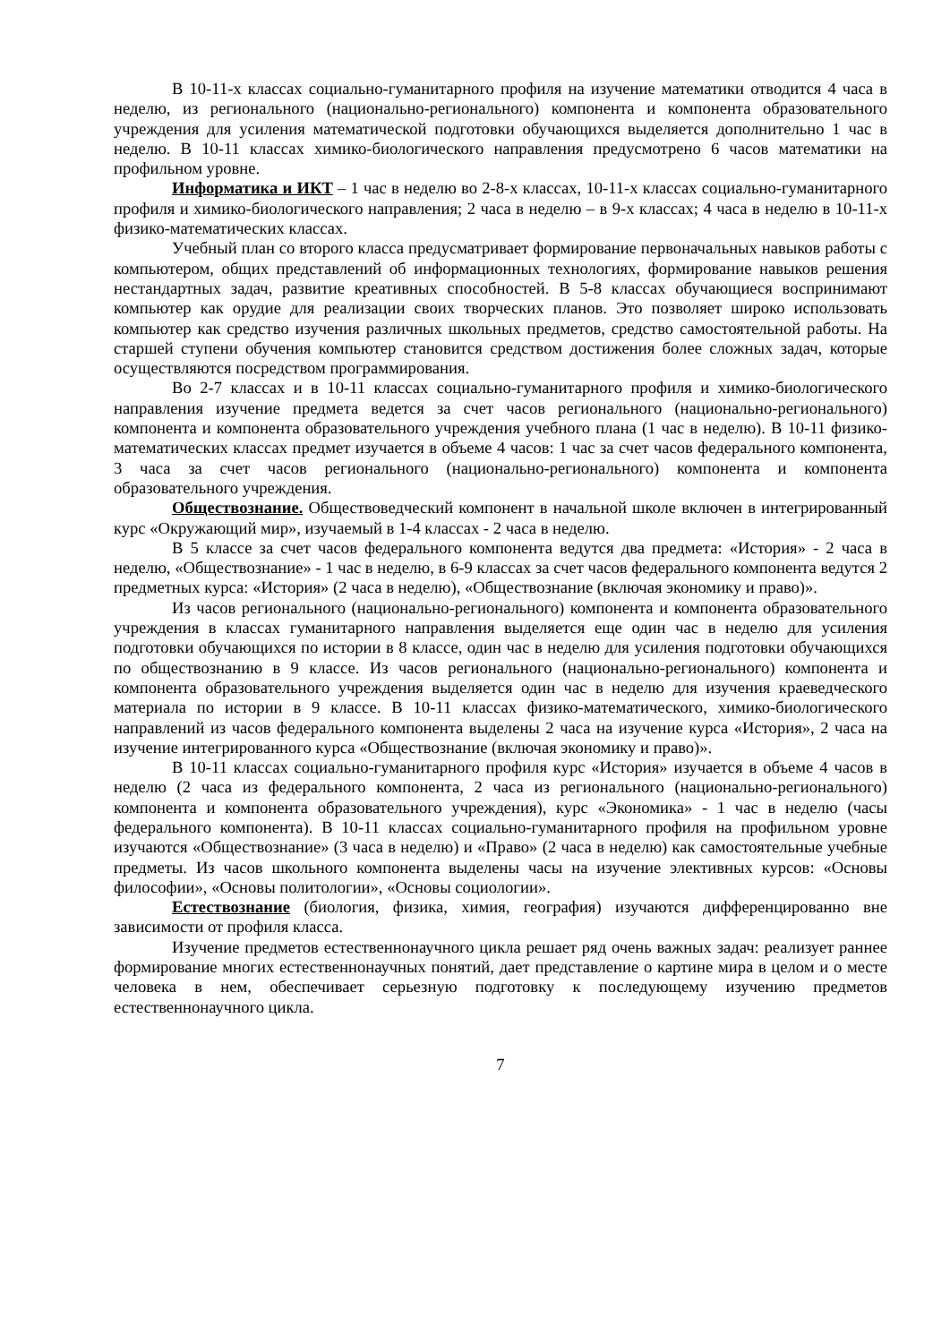В 10-11-х классах социально-гуманитарного профиля на изучение математики отводится 4 часа в неделю, из регионального (национально-регионального) компонента и компонента образовательного учреждения для усиления математической подготовки обучающихся выделяется дополнительно 1 час в неделю. В 10-11 классах химико-биологического направления предусмотрено 6 часов математики на профильном уровне.
Информатика и ИКТ – 1 час в неделю во 2-8-х классах, 10-11-х классах социально-гуманитарного профиля и химико-биологического направления; 2 часа в неделю – в 9-х классах; 4 часа в неделю в 10-11-х физико-математических классах.
Учебный план со второго класса предусматривает формирование первоначальных навыков работы с компьютером, общих представлений об информационных технологиях, формирование навыков решения нестандартных задач, развитие креативных способностей. В 5-8 классах обучающиеся воспринимают компьютер как орудие для реализации своих творческих планов. Это позволяет широко использовать компьютер как средство изучения различных школьных предметов, средство самостоятельной работы. На старшей ступени обучения компьютер становится средством достижения более сложных задач, которые осуществляются посредством программирования.
Во 2-7 классах и в 10-11 классах социально-гуманитарного профиля и химико-биологического направления изучение предмета ведется за счет часов регионального (национально-регионального) компонента и компонента образовательного учреждения учебного плана (1 час в неделю). В 10-11 физико-математических классах предмет изучается в объеме 4 часов: 1 час за счет часов федерального компонента, 3 часа за счет часов регионального (национально-регионального) компонента и компонента образовательного учреждения.
Обществознание. Обществоведческий компонент в начальной школе включен в интегрированный курс «Окружающий мир», изучаемый в 1-4 классах - 2 часа в неделю.
В 5 классе за счет часов федерального компонента ведутся два предмета: «История» - 2 часа в неделю, «Обществознание» - 1 час в неделю, в 6-9 классах за счет часов федерального компонента ведутся 2 предметных курса: «История» (2 часа в неделю), «Обществознание (включая экономику и право)».
Из часов регионального (национально-регионального) компонента и компонента образовательного учреждения в классах гуманитарного направления выделяется еще один час в неделю для усиления подготовки обучающихся по истории в 8 классе, один час в неделю для усиления подготовки обучающихся по обществознанию в 9 классе. Из часов регионального (национально-регионального) компонента и компонента образовательного учреждения выделяется один час в неделю для изучения краеведческого материала по истории в 9 классе. В 10-11 классах физико-математического, химико-биологического направлений из часов федерального компонента выделены 2 часа на изучение курса «История», 2 часа на изучение интегрированного курса «Обществознание (включая экономику и право)».
В 10-11 классах социально-гуманитарного профиля курс «История» изучается в объеме 4 часов в неделю (2 часа из федерального компонента, 2 часа из регионального (национально-регионального) компонента и компонента образовательного учреждения), курс «Экономика» - 1 час в неделю (часы федерального компонента). В 10-11 классах социально-гуманитарного профиля на профильном уровне изучаются «Обществознание» (3 часа в неделю) и «Право» (2 часа в неделю) как самостоятельные учебные предметы. Из часов школьного компонента выделены часы на изучение элективных курсов: «Основы философии», «Основы политологии», «Основы социологии».
Естествознание (биология, физика, химия, география) изучаются дифференцированно вне зависимости от профиля класса.
Изучение предметов естественнонаучного цикла решает ряд очень важных задач: реализует раннее формирование многих естественнонаучных понятий, дает представление о картине мира в целом и о месте человека в нем, обеспечивает серьезную подготовку к последующему изучению предметов естественнонаучного цикла.
7